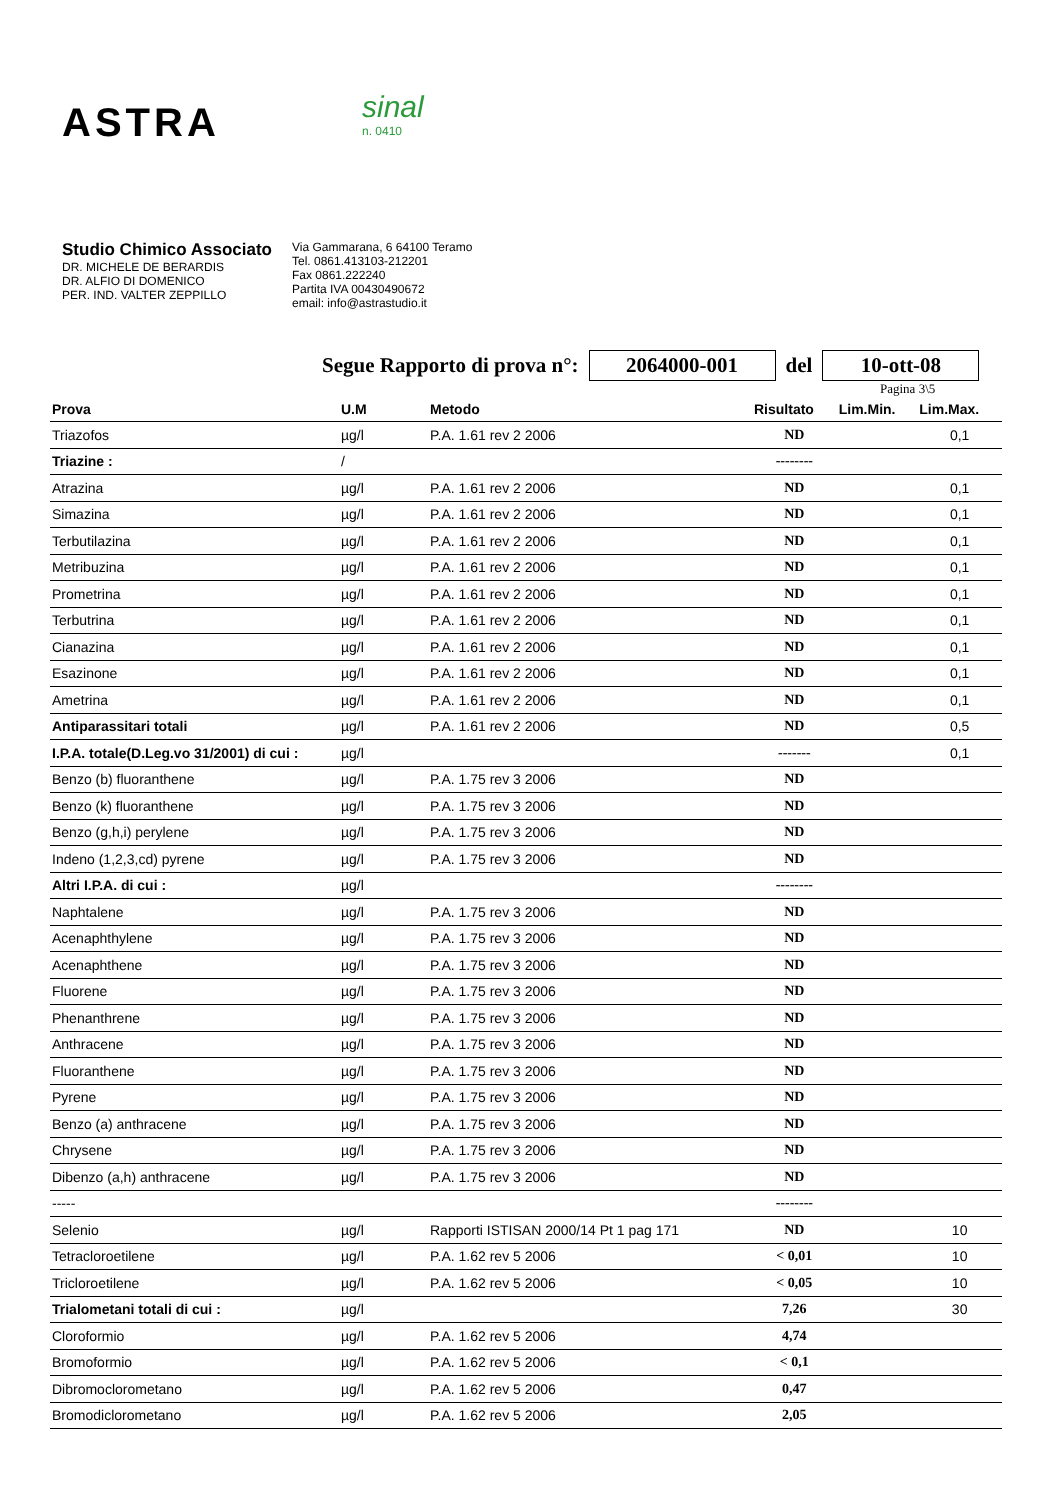ASTRA
sinal
n. 0410
Studio Chimico Associato
DR. MICHELE DE BERARDIS
DR. ALFIO DI DOMENICO
PER. IND. VALTER ZEPPILLO
Via Gammarana, 6 64100 Teramo
Tel. 0861.413103-212201
Fax 0861.222240
Partita IVA 00430490672
email: info@astrastudio.it
Segue Rapporto di prova n°: 2064000-001 del 10-ott-08
Pagina 3\5
| Prova | U.M | Metodo | Risultato | Lim.Min. | Lim.Max. |
| --- | --- | --- | --- | --- | --- |
| Triazofos | µg/l | P.A. 1.61 rev 2 2006 | ND | | 0,1 |
| Triazine : | / | | -------- | | |
| Atrazina | µg/l | P.A. 1.61 rev 2 2006 | ND | | 0,1 |
| Simazina | µg/l | P.A. 1.61 rev 2 2006 | ND | | 0,1 |
| Terbutilazina | µg/l | P.A. 1.61 rev 2 2006 | ND | | 0,1 |
| Metribuzina | µg/l | P.A. 1.61 rev 2 2006 | ND | | 0,1 |
| Prometrina | µg/l | P.A. 1.61 rev 2 2006 | ND | | 0,1 |
| Terbutrina | µg/l | P.A. 1.61 rev 2 2006 | ND | | 0,1 |
| Cianazina | µg/l | P.A. 1.61 rev 2 2006 | ND | | 0,1 |
| Esazinone | µg/l | P.A. 1.61 rev 2 2006 | ND | | 0,1 |
| Ametrina | µg/l | P.A. 1.61 rev 2 2006 | ND | | 0,1 |
| Antiparassitari totali | µg/l | P.A. 1.61 rev 2 2006 | ND | | 0,5 |
| I.P.A. totale(D.Leg.vo 31/2001) di cui : | µg/l | | ------- | | 0,1 |
| Benzo (b) fluoranthene | µg/l | P.A. 1.75 rev 3 2006 | ND | | |
| Benzo (k) fluoranthene | µg/l | P.A. 1.75 rev 3 2006 | ND | | |
| Benzo (g,h,i) perylene | µg/l | P.A. 1.75 rev 3 2006 | ND | | |
| Indeno (1,2,3,cd) pyrene | µg/l | P.A. 1.75 rev 3 2006 | ND | | |
| Altri I.P.A. di cui : | µg/l | | -------- | | |
| Naphtalene | µg/l | P.A. 1.75 rev 3 2006 | ND | | |
| Acenaphthylene | µg/l | P.A. 1.75 rev 3 2006 | ND | | |
| Acenaphthene | µg/l | P.A. 1.75 rev 3 2006 | ND | | |
| Fluorene | µg/l | P.A. 1.75 rev 3 2006 | ND | | |
| Phenanthrene | µg/l | P.A. 1.75 rev 3 2006 | ND | | |
| Anthracene | µg/l | P.A. 1.75 rev 3 2006 | ND | | |
| Fluoranthene | µg/l | P.A. 1.75 rev 3 2006 | ND | | |
| Pyrene | µg/l | P.A. 1.75 rev 3 2006 | ND | | |
| Benzo (a) anthracene | µg/l | P.A. 1.75 rev 3 2006 | ND | | |
| Chrysene | µg/l | P.A. 1.75 rev 3 2006 | ND | | |
| Dibenzo (a,h) anthracene | µg/l | P.A. 1.75 rev 3 2006 | ND | | |
| ----- | | | -------- | | |
| Selenio | µg/l | Rapporti ISTISAN 2000/14 Pt 1 pag 171 | ND | | 10 |
| Tetracloroetilene | µg/l | P.A. 1.62 rev 5 2006 | < 0,01 | | 10 |
| Tricloroetilene | µg/l | P.A. 1.62 rev 5 2006 | < 0,05 | | 10 |
| Trialometani totali di cui : | µg/l | | 7,26 | | 30 |
| Cloroformio | µg/l | P.A. 1.62 rev 5 2006 | 4,74 | | |
| Bromoformio | µg/l | P.A. 1.62 rev 5 2006 | < 0,1 | | |
| Dibromoclorometano | µg/l | P.A. 1.62 rev 5 2006 | 0,47 | | |
| Bromodiclorometano | µg/l | P.A. 1.62 rev 5 2006 | 2,05 | | |